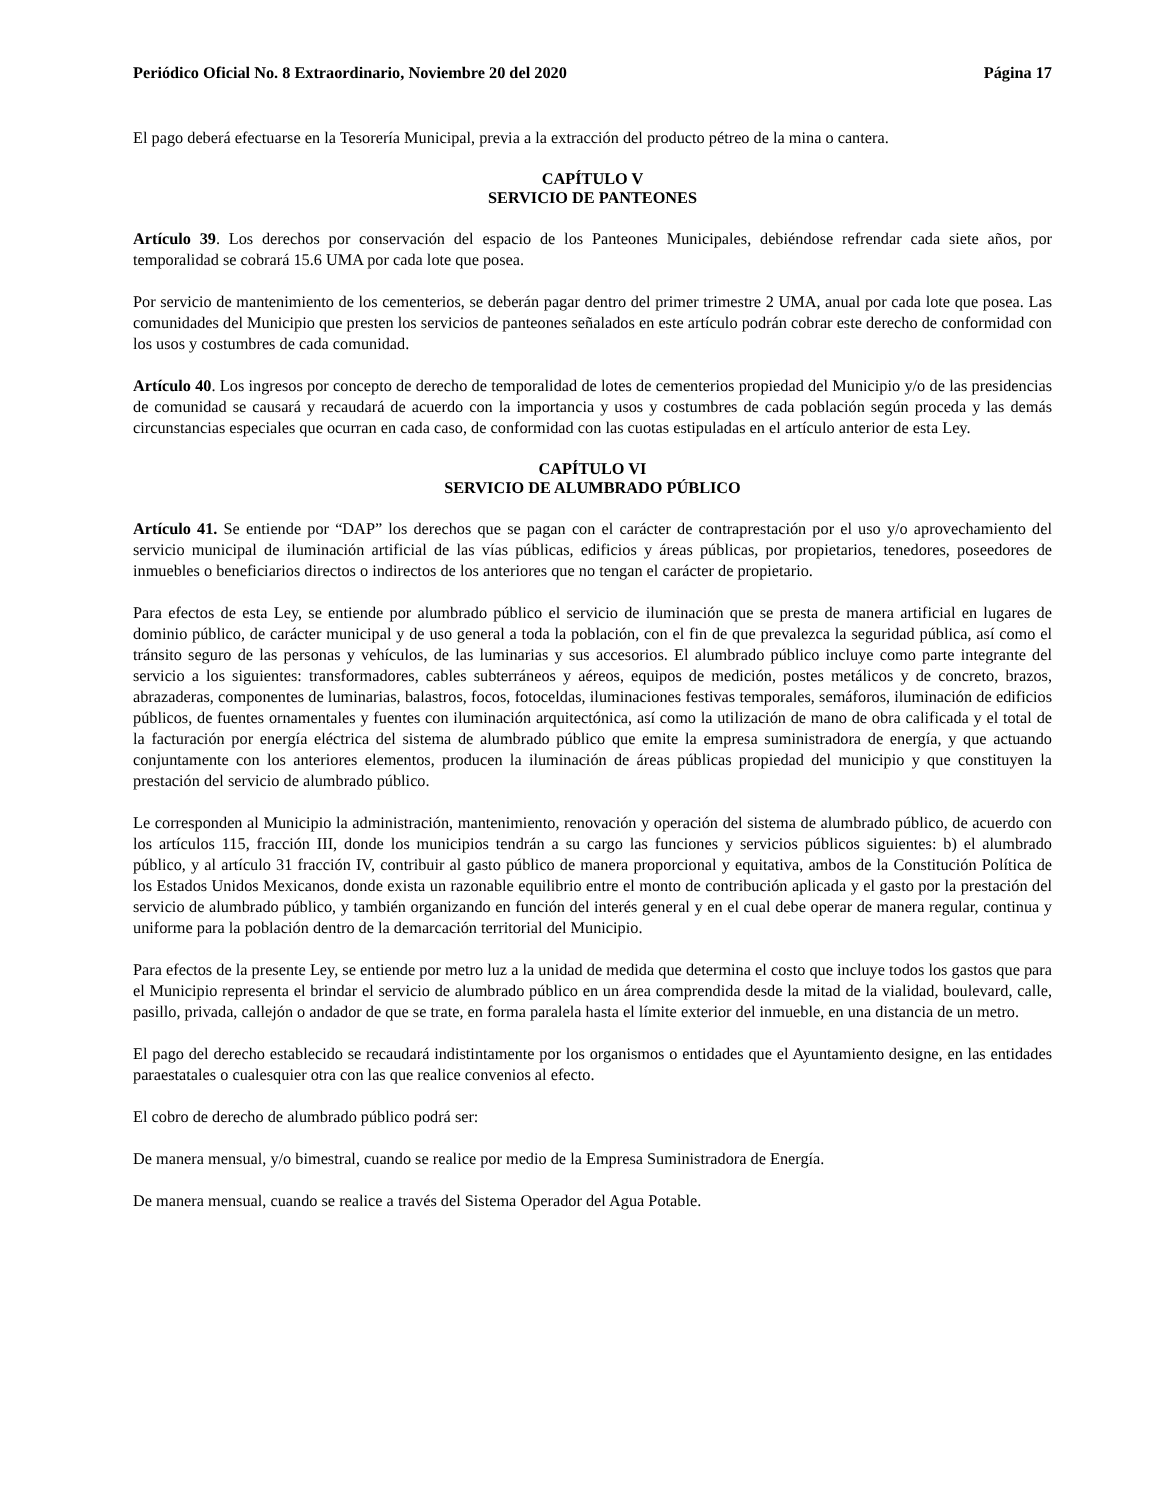Periódico Oficial No. 8 Extraordinario, Noviembre 20 del 2020 Página 17
El pago deberá efectuarse en la Tesorería Municipal, previa a la extracción del producto pétreo de la mina o cantera.
CAPÍTULO V
SERVICIO DE PANTEONES
Artículo 39. Los derechos por conservación del espacio de los Panteones Municipales, debiéndose refrendar cada siete años, por temporalidad se cobrará 15.6 UMA por cada lote que posea.
Por servicio de mantenimiento de los cementerios, se deberán pagar dentro del primer trimestre 2 UMA, anual por cada lote que posea. Las comunidades del Municipio que presten los servicios de panteones señalados en este artículo podrán cobrar este derecho de conformidad con los usos y costumbres de cada comunidad.
Artículo 40. Los ingresos por concepto de derecho de temporalidad de lotes de cementerios propiedad del Municipio y/o de las presidencias de comunidad se causará y recaudará de acuerdo con la importancia y usos y costumbres de cada población según proceda y las demás circunstancias especiales que ocurran en cada caso, de conformidad con las cuotas estipuladas en el artículo anterior de esta Ley.
CAPÍTULO VI
SERVICIO DE ALUMBRADO PÚBLICO
Artículo 41. Se entiende por “DAP” los derechos que se pagan con el carácter de contraprestación por el uso y/o aprovechamiento del servicio municipal de iluminación artificial de las vías públicas, edificios y áreas públicas, por propietarios, tenedores, poseedores de inmuebles o beneficiarios directos o indirectos de los anteriores que no tengan el carácter de propietario.
Para efectos de esta Ley, se entiende por alumbrado público el servicio de iluminación que se presta de manera artificial en lugares de dominio público, de carácter municipal y de uso general a toda la población, con el fin de que prevalezca la seguridad pública, así como el tránsito seguro de las personas y vehículos, de las luminarias y sus accesorios. El alumbrado público incluye como parte integrante del servicio a los siguientes: transformadores, cables subterráneos y aéreos, equipos de medición, postes metálicos y de concreto, brazos, abrazaderas, componentes de luminarias, balastros, focos, fotoceldas, iluminaciones festivas temporales, semáforos, iluminación de edificios públicos, de fuentes ornamentales y fuentes con iluminación arquitectónica, así como la utilización de mano de obra calificada y el total de la facturación por energía eléctrica del sistema de alumbrado público que emite la empresa suministradora de energía, y que actuando conjuntamente con los anteriores elementos, producen la iluminación de áreas públicas propiedad del municipio y que constituyen la prestación del servicio de alumbrado público.
Le corresponden al Municipio la administración, mantenimiento, renovación y operación del sistema de alumbrado público, de acuerdo con los artículos 115, fracción III, donde los municipios tendrán a su cargo las funciones y servicios públicos siguientes: b) el alumbrado público, y al artículo 31 fracción IV, contribuir al gasto público de manera proporcional y equitativa, ambos de la Constitución Política de los Estados Unidos Mexicanos, donde exista un razonable equilibrio entre el monto de contribución aplicada y el gasto por la prestación del servicio de alumbrado público, y también organizando en función del interés general y en el cual debe operar de manera regular, continua y uniforme para la población dentro de la demarcación territorial del Municipio.
Para efectos de la presente Ley, se entiende por metro luz a la unidad de medida que determina el costo que incluye todos los gastos que para el Municipio representa el brindar el servicio de alumbrado público en un área comprendida desde la mitad de la vialidad, boulevard, calle, pasillo, privada, callejón o andador de que se trate, en forma paralela hasta el límite exterior del inmueble, en una distancia de un metro.
El pago del derecho establecido se recaudará indistintamente por los organismos o entidades que el Ayuntamiento designe, en las entidades paraestatales o cualesquier otra con las que realice convenios al efecto.
El cobro de derecho de alumbrado público podrá ser:
De manera mensual, y/o bimestral, cuando se realice por medio de la Empresa Suministradora de Energía.
De manera mensual, cuando se realice a través del Sistema Operador del Agua Potable.